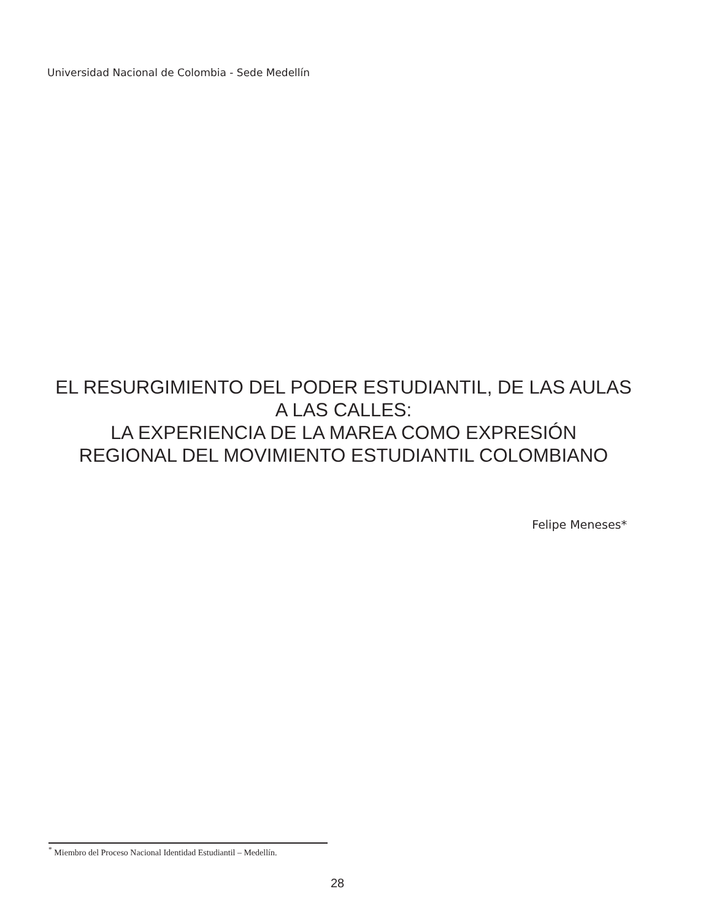Universidad Nacional de Colombia - Sede Medellín
EL RESURGIMIENTO DEL PODER ESTUDIANTIL, DE LAS AULAS
A LAS CALLES:
LA EXPERIENCIA DE LA MAREA COMO EXPRESIÓN
REGIONAL DEL MOVIMIENTO ESTUDIANTIL COLOMBIANO
Felipe Meneses*
<sup>*</sup> Miembro del Proceso Nacional Identidad Estudiantil – Medellín.
28